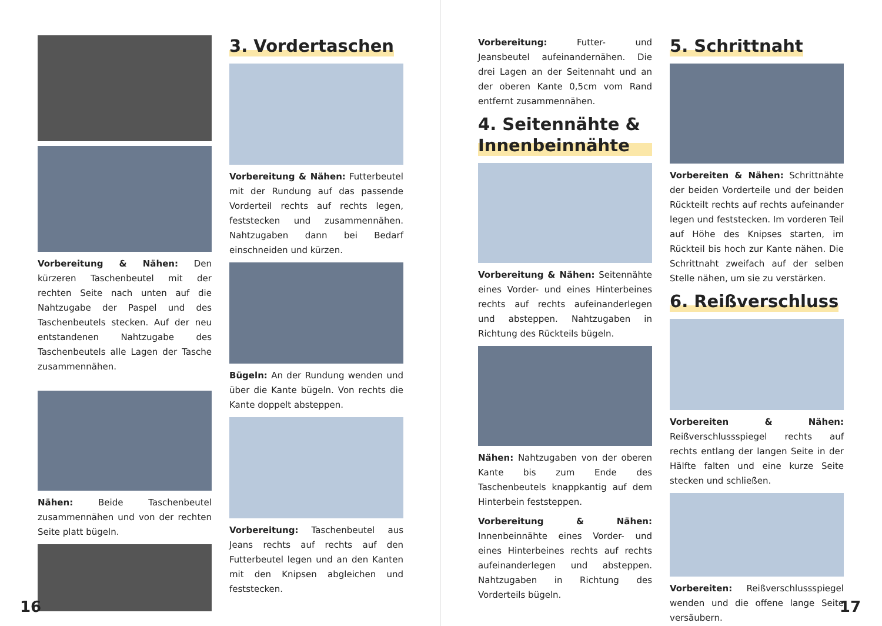Vorbereitung & Nähen: Den kürzeren Taschenbeutel mit der rechten Seite nach unten auf die Nahtzugabe der Paspel und des Taschenbeutels stecken. Auf der neu entstandenen Nahtzugabe des Taschenbeutels alle Lagen der Tasche zusammennähen.
Nähen: Beide Taschenbeutel zusammennähen und von der rechten Seite platt bügeln.
3. Vordertaschen
Vorbereitung & Nähen: Futterbeutel mit der Rundung auf das passende Vorderteil rechts auf rechts legen, feststecken und zusammennähen. Nahtzugaben dann bei Bedarf einschneiden und kürzen.
Bügeln: An der Rundung wenden und über die Kante bügeln. Von rechts die Kante doppelt absteppen.
Vorbereitung: Taschenbeutel aus Jeans rechts auf rechts auf den Futterbeutel legen und an den Kanten mit den Knipsen abgleichen und feststecken.
16
Vorbereitung: Futter- und Jeansbeutel aufeinandernähen. Die drei Lagen an der Seitennaht und an der oberen Kante 0,5cm vom Rand entfernt zusammennähen.
4. Seitennähte & Innenbeinnähte
Vorbereitung & Nähen: Seitennähte eines Vorder- und eines Hinterbeines rechts auf rechts aufeinanderlegen und absteppen. Nahtzugaben in Richtung des Rückteils bügeln.
Nähen: Nahtzugaben von der oberen Kante bis zum Ende des Taschenbeutels knappkantig auf dem Hinterbein feststeppen.
Vorbereitung & Nähen: Innenbeinnähte eines Vorder- und eines Hinterbeines rechts auf rechts aufeinanderlegen und absteppen. Nahtzugaben in Richtung des Vorderteils bügeln.
5. Schrittnaht
Vorbereiten & Nähen: Schrittnähte der beiden Vorderteile und der beiden Rückteilt rechts auf rechts aufeinander legen und feststecken. Im vorderen Teil auf Höhe des Knipses starten, im Rückteil bis hoch zur Kante nähen. Die Schrittnaht zweifach auf der selben Stelle nähen, um sie zu verstärken.
6. Reißverschluss
Vorbereiten & Nähen: Reißverschlussspiegel rechts auf rechts entlang der langen Seite in der Hälfte falten und eine kurze Seite stecken und schließen.
Vorbereiten: Reißverschlussspiegel wenden und die offene lange Seite versäubern.
17